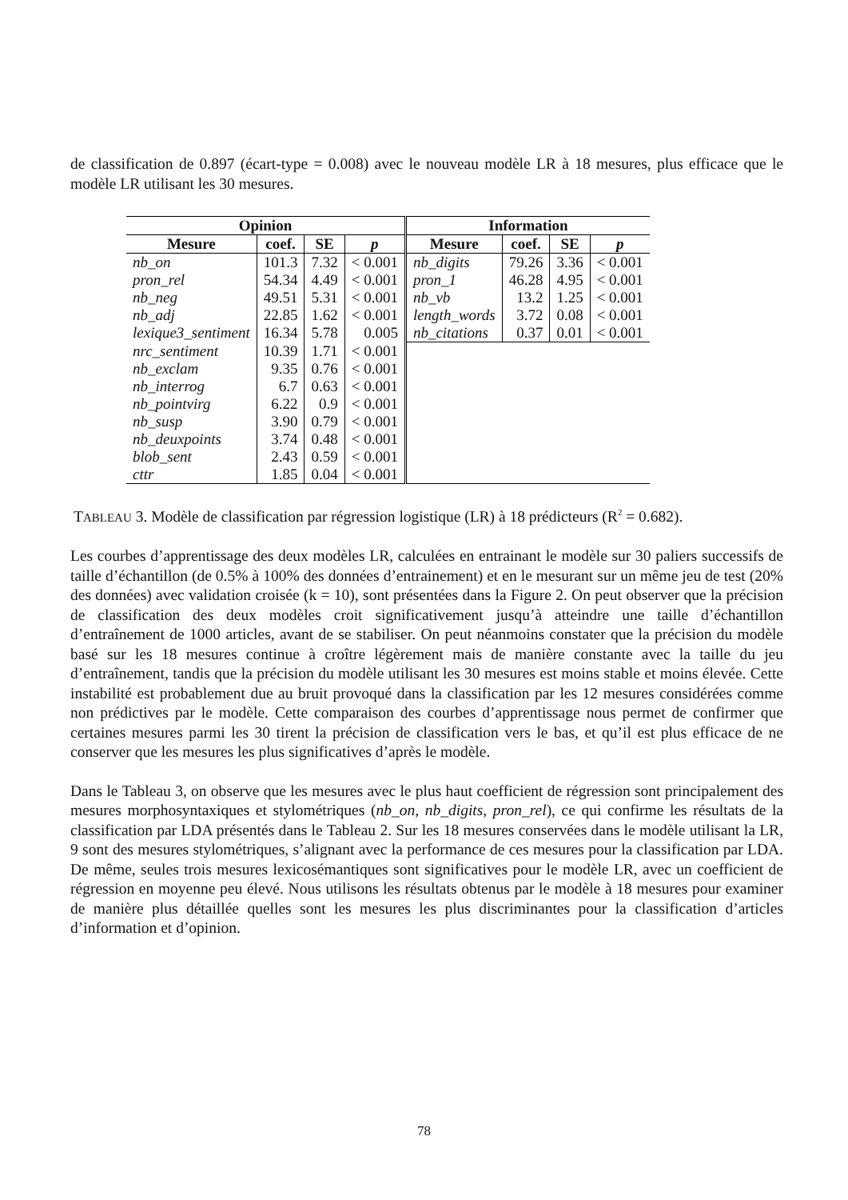de classification de 0.897 (écart-type = 0.008) avec le nouveau modèle LR à 18 mesures, plus efficace que le modèle LR utilisant les 30 mesures.
| Opinion | | | | Information | | | |
| --- | --- | --- | --- | --- | --- | --- | --- |
| Mesure | coef. | SE | p | Mesure | coef. | SE | p |
| nb_on | 101.3 | 7.32 | < 0.001 | nb_digits | 79.26 | 3.36 | < 0.001 |
| pron_rel | 54.34 | 4.49 | < 0.001 | pron_1 | 46.28 | 4.95 | < 0.001 |
| nb_neg | 49.51 | 5.31 | < 0.001 | nb_vb | 13.2 | 1.25 | < 0.001 |
| nb_adj | 22.85 | 1.62 | < 0.001 | length_words | 3.72 | 0.08 | < 0.001 |
| lexique3_sentiment | 16.34 | 5.78 | 0.005 | nb_citations | 0.37 | 0.01 | < 0.001 |
| nrc_sentiment | 10.39 | 1.71 | < 0.001 | | | | |
| nb_exclam | 9.35 | 0.76 | < 0.001 | | | | |
| nb_interrog | 6.7 | 0.63 | < 0.001 | | | | |
| nb_pointvirg | 6.22 | 0.9 | < 0.001 | | | | |
| nb_susp | 3.90 | 0.79 | < 0.001 | | | | |
| nb_deuxpoints | 3.74 | 0.48 | < 0.001 | | | | |
| blob_sent | 2.43 | 0.59 | < 0.001 | | | | |
| cttr | 1.85 | 0.04 | < 0.001 | | | | |
TABLEAU 3. Modèle de classification par régression logistique (LR) à 18 prédicteurs (R<sup>2</sup> = 0.682).
Les courbes d’apprentissage des deux modèles LR, calculées en entrainant le modèle sur 30 paliers successifs de taille d’échantillon (de 0.5% à 100% des données d’entrainement) et en le mesurant sur un même jeu de test (20% des données) avec validation croisée (k = 10), sont présentées dans la Figure 2. On peut observer que la précision de classification des deux modèles croit significativement jusqu’à atteindre une taille d’échantillon d’entraînement de 1000 articles, avant de se stabiliser. On peut néanmoins constater que la précision du modèle basé sur les 18 mesures continue à croître légèrement mais de manière constante avec la taille du jeu d’entraînement, tandis que la précision du modèle utilisant les 30 mesures est moins stable et moins élevée. Cette instabilité est probablement due au bruit provoqué dans la classification par les 12 mesures considérées comme non prédictives par le modèle. Cette comparaison des courbes d’apprentissage nous permet de confirmer que certaines mesures parmi les 30 tirent la précision de classification vers le bas, et qu’il est plus efficace de ne conserver que les mesures les plus significatives d’après le modèle.
Dans le Tableau 3, on observe que les mesures avec le plus haut coefficient de régression sont principalement des mesures morphosyntaxiques et stylométriques (nb_on, nb_digits, pron_rel), ce qui confirme les résultats de la classification par LDA présentés dans le Tableau 2. Sur les 18 mesures conservées dans le modèle utilisant la LR, 9 sont des mesures stylométriques, s’alignant avec la performance de ces mesures pour la classification par LDA. De même, seules trois mesures lexicosémantiques sont significatives pour le modèle LR, avec un coefficient de régression en moyenne peu élevé. Nous utilisons les résultats obtenus par le modèle à 18 mesures pour examiner de manière plus détaillée quelles sont les mesures les plus discriminantes pour la classification d’articles d’information et d’opinion.
78